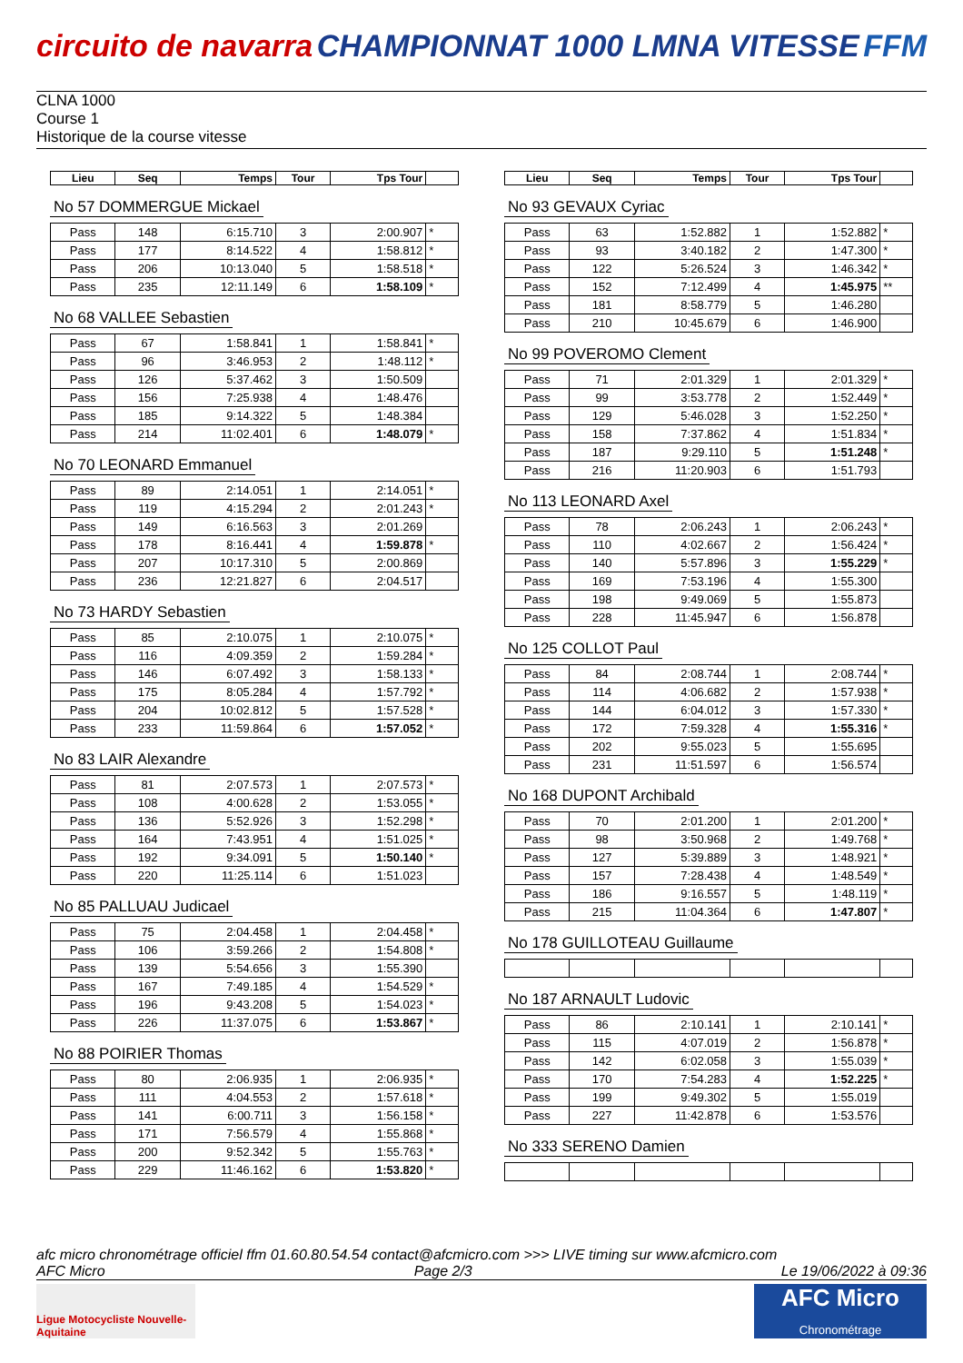circuito de navarra CHAMPIONNAT 1000 LMNA VITESSE FFM
CLNA 1000
Course 1
Historique de la course vitesse
| Lieu | Seq | Temps | Tour | Tps Tour | |
| --- | --- | --- | --- | --- | --- |
No 57 DOMMERGUE Mickael
| Pass | 148 | 6:15.710 | 3 | 2:00.907 | * |
| Pass | 177 | 8:14.522 | 4 | 1:58.812 | * |
| Pass | 206 | 10:13.040 | 5 | 1:58.518 | * |
| Pass | 235 | 12:11.149 | 6 | 1:58.109 | * |
No 68 VALLEE Sebastien
| Pass | 67 | 1:58.841 | 1 | 1:58.841 | * |
| Pass | 96 | 3:46.953 | 2 | 1:48.112 | * |
| Pass | 126 | 5:37.462 | 3 | 1:50.509 | |
| Pass | 156 | 7:25.938 | 4 | 1:48.476 | |
| Pass | 185 | 9:14.322 | 5 | 1:48.384 | |
| Pass | 214 | 11:02.401 | 6 | 1:48.079 | * |
No 70 LEONARD Emmanuel
| Pass | 89 | 2:14.051 | 1 | 2:14.051 | * |
| Pass | 119 | 4:15.294 | 2 | 2:01.243 | * |
| Pass | 149 | 6:16.563 | 3 | 2:01.269 | |
| Pass | 178 | 8:16.441 | 4 | 1:59.878 | * |
| Pass | 207 | 10:17.310 | 5 | 2:00.869 | |
| Pass | 236 | 12:21.827 | 6 | 2:04.517 | |
No 73 HARDY Sebastien
| Pass | 85 | 2:10.075 | 1 | 2:10.075 | * |
| Pass | 116 | 4:09.359 | 2 | 1:59.284 | * |
| Pass | 146 | 6:07.492 | 3 | 1:58.133 | * |
| Pass | 175 | 8:05.284 | 4 | 1:57.792 | * |
| Pass | 204 | 10:02.812 | 5 | 1:57.528 | * |
| Pass | 233 | 11:59.864 | 6 | 1:57.052 | * |
No 83 LAIR Alexandre
| Pass | 81 | 2:07.573 | 1 | 2:07.573 | * |
| Pass | 108 | 4:00.628 | 2 | 1:53.055 | * |
| Pass | 136 | 5:52.926 | 3 | 1:52.298 | * |
| Pass | 164 | 7:43.951 | 4 | 1:51.025 | * |
| Pass | 192 | 9:34.091 | 5 | 1:50.140 | * |
| Pass | 220 | 11:25.114 | 6 | 1:51.023 | |
No 85 PALLUAU Judicael
| Pass | 75 | 2:04.458 | 1 | 2:04.458 | * |
| Pass | 106 | 3:59.266 | 2 | 1:54.808 | * |
| Pass | 139 | 5:54.656 | 3 | 1:55.390 | |
| Pass | 167 | 7:49.185 | 4 | 1:54.529 | * |
| Pass | 196 | 9:43.208 | 5 | 1:54.023 | * |
| Pass | 226 | 11:37.075 | 6 | 1:53.867 | * |
No 88 POIRIER Thomas
| Pass | 80 | 2:06.935 | 1 | 2:06.935 | * |
| Pass | 111 | 4:04.553 | 2 | 1:57.618 | * |
| Pass | 141 | 6:00.711 | 3 | 1:56.158 | * |
| Pass | 171 | 7:56.579 | 4 | 1:55.868 | * |
| Pass | 200 | 9:52.342 | 5 | 1:55.763 | * |
| Pass | 229 | 11:46.162 | 6 | 1:53.820 | * |
| Lieu | Seq | Temps | Tour | Tps Tour | |
| --- | --- | --- | --- | --- | --- |
No 93 GEVAUX Cyriac
| Pass | 63 | 1:52.882 | 1 | 1:52.882 | * |
| Pass | 93 | 3:40.182 | 2 | 1:47.300 | * |
| Pass | 122 | 5:26.524 | 3 | 1:46.342 | * |
| Pass | 152 | 7:12.499 | 4 | 1:45.975 | ** |
| Pass | 181 | 8:58.779 | 5 | 1:46.280 | |
| Pass | 210 | 10:45.679 | 6 | 1:46.900 | |
No 99 POVEROMO Clement
| Pass | 71 | 2:01.329 | 1 | 2:01.329 | * |
| Pass | 99 | 3:53.778 | 2 | 1:52.449 | * |
| Pass | 129 | 5:46.028 | 3 | 1:52.250 | * |
| Pass | 158 | 7:37.862 | 4 | 1:51.834 | * |
| Pass | 187 | 9:29.110 | 5 | 1:51.248 | * |
| Pass | 216 | 11:20.903 | 6 | 1:51.793 | |
No 113 LEONARD Axel
| Pass | 78 | 2:06.243 | 1 | 2:06.243 | * |
| Pass | 110 | 4:02.667 | 2 | 1:56.424 | * |
| Pass | 140 | 5:57.896 | 3 | 1:55.229 | * |
| Pass | 169 | 7:53.196 | 4 | 1:55.300 | |
| Pass | 198 | 9:49.069 | 5 | 1:55.873 | |
| Pass | 228 | 11:45.947 | 6 | 1:56.878 | |
No 125 COLLOT Paul
| Pass | 84 | 2:08.744 | 1 | 2:08.744 | * |
| Pass | 114 | 4:06.682 | 2 | 1:57.938 | * |
| Pass | 144 | 6:04.012 | 3 | 1:57.330 | * |
| Pass | 172 | 7:59.328 | 4 | 1:55.316 | * |
| Pass | 202 | 9:55.023 | 5 | 1:55.695 | |
| Pass | 231 | 11:51.597 | 6 | 1:56.574 | |
No 168 DUPONT Archibald
| Pass | 70 | 2:01.200 | 1 | 2:01.200 | * |
| Pass | 98 | 3:50.968 | 2 | 1:49.768 | * |
| Pass | 127 | 5:39.889 | 3 | 1:48.921 | * |
| Pass | 157 | 7:28.438 | 4 | 1:48.549 | * |
| Pass | 186 | 9:16.557 | 5 | 1:48.119 | * |
| Pass | 215 | 11:04.364 | 6 | 1:47.807 | * |
No 178 GUILLOTEAU Guillaume No 187 ARNAULT Ludovic
| Pass | 86 | 2:10.141 | 1 | 2:10.141 | * |
| Pass | 115 | 4:07.019 | 2 | 1:56.878 | * |
| Pass | 142 | 6:02.058 | 3 | 1:55.039 | * |
| Pass | 170 | 7:54.283 | 4 | 1:52.225 | * |
| Pass | 199 | 9:49.302 | 5 | 1:55.019 | |
| Pass | 227 | 11:42.878 | 6 | 1:53.576 | |
No 333 SERENO Damien
afc micro chronométrage officiel ffm 01.60.80.54.54 contact@afcmicro.com >>> LIVE timing sur www.afcmicro.com
AFC Micro Page 2/3 Le 19/06/2022 à 09:36
Ligue Motocycliste Nouvelle-Aquitaine AFC Micro
Chronométrage